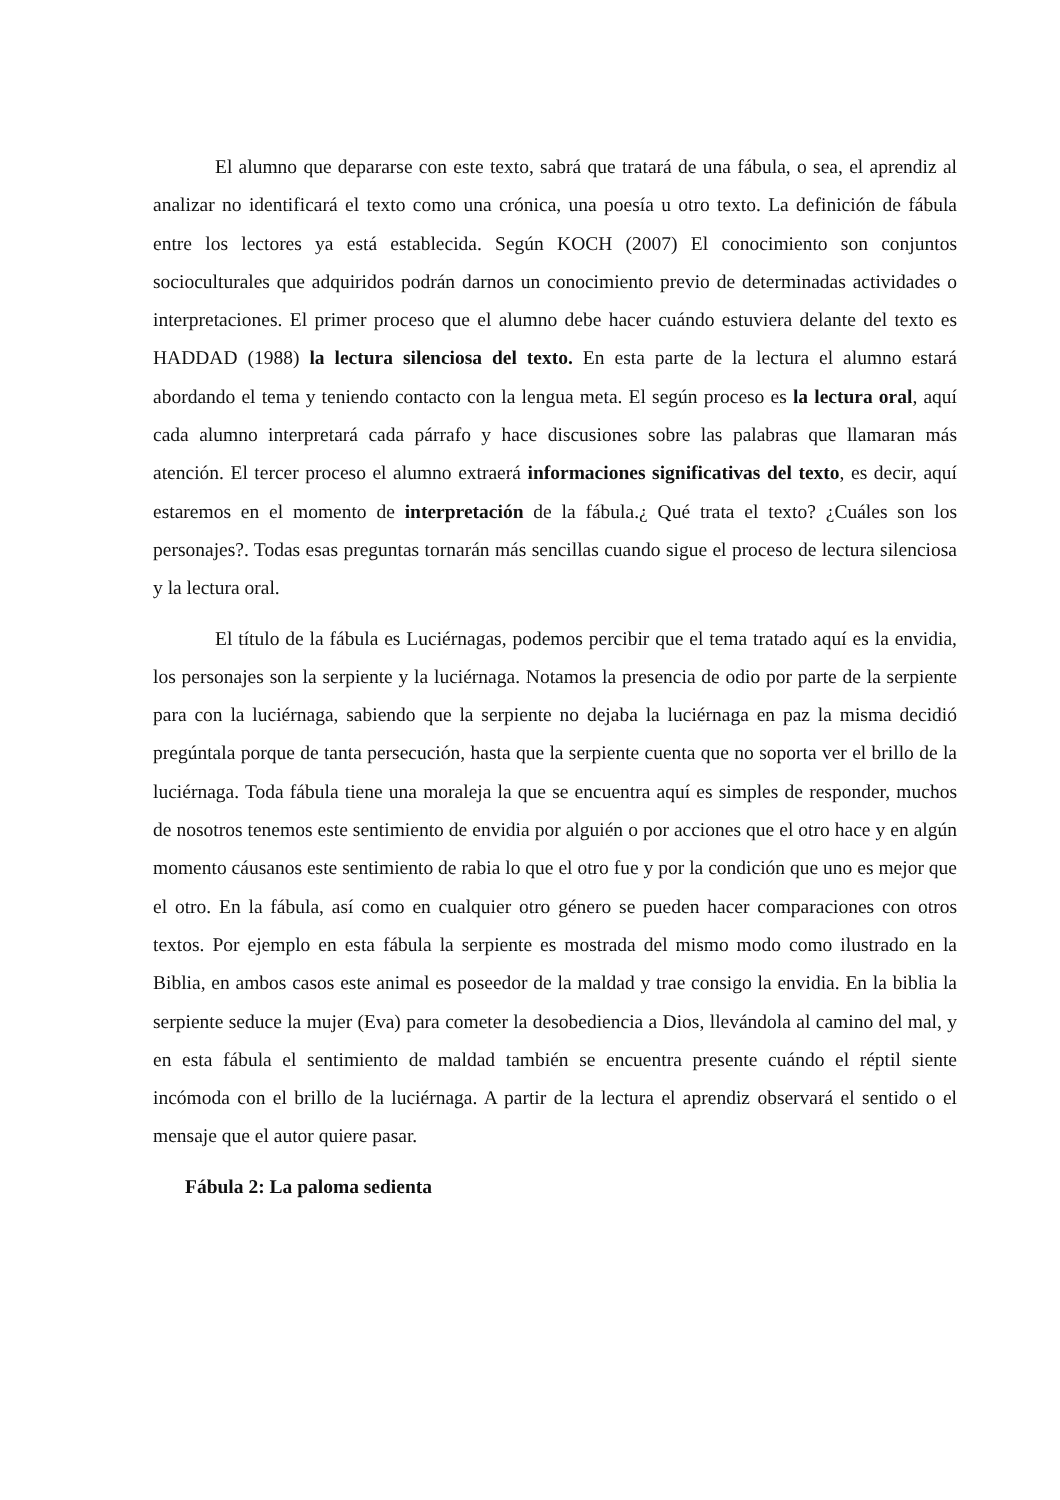El alumno que depararse con este texto, sabrá que tratará de una fábula, o sea, el aprendiz al analizar no identificará el texto como una crónica, una poesía u otro texto. La definición de fábula entre los lectores ya está establecida. Según KOCH (2007) El conocimiento son conjuntos socioculturales que adquiridos podrán darnos un conocimiento previo de determinadas actividades o interpretaciones. El primer proceso que el alumno debe hacer cuándo estuviera delante del texto es HADDAD (1988) la lectura silenciosa del texto. En esta parte de la lectura el alumno estará abordando el tema y teniendo contacto con la lengua meta. El según proceso es la lectura oral, aquí cada alumno interpretará cada párrafo y hace discusiones sobre las palabras que llamaran más atención. El tercer proceso el alumno extraerá informaciones significativas del texto, es decir, aquí estaremos en el momento de interpretación de la fábula.¿ Qué trata el texto? ¿Cuáles son los personajes?. Todas esas preguntas tornarán más sencillas cuando sigue el proceso de lectura silenciosa y la lectura oral.
El título de la fábula es Luciérnagas, podemos percibir que el tema tratado aquí es la envidia, los personajes son la serpiente y la luciérnaga. Notamos la presencia de odio por parte de la serpiente para con la luciérnaga, sabiendo que la serpiente no dejaba la luciérnaga en paz la misma decidió pregúntala porque de tanta persecución, hasta que la serpiente cuenta que no soporta ver el brillo de la luciérnaga. Toda fábula tiene una moraleja la que se encuentra aquí es simples de responder, muchos de nosotros tenemos este sentimiento de envidia por alguién o por acciones que el otro hace y en algún momento cáusanos este sentimiento de rabia lo que el otro fue y por la condición que uno es mejor que el otro. En la fábula, así como en cualquier otro género se pueden hacer comparaciones con otros textos. Por ejemplo en esta fábula la serpiente es mostrada del mismo modo como ilustrado en la Biblia, en ambos casos este animal es poseedor de la maldad y trae consigo la envidia. En la biblia la serpiente seduce la mujer (Eva) para cometer la desobediencia a Dios, llevándola al camino del mal, y en esta fábula el sentimiento de maldad también se encuentra presente cuándo el réptil siente incómoda con el brillo de la luciérnaga. A partir de la lectura el aprendiz observará el sentido o el mensaje que el autor quiere pasar.
Fábula 2: La paloma sedienta